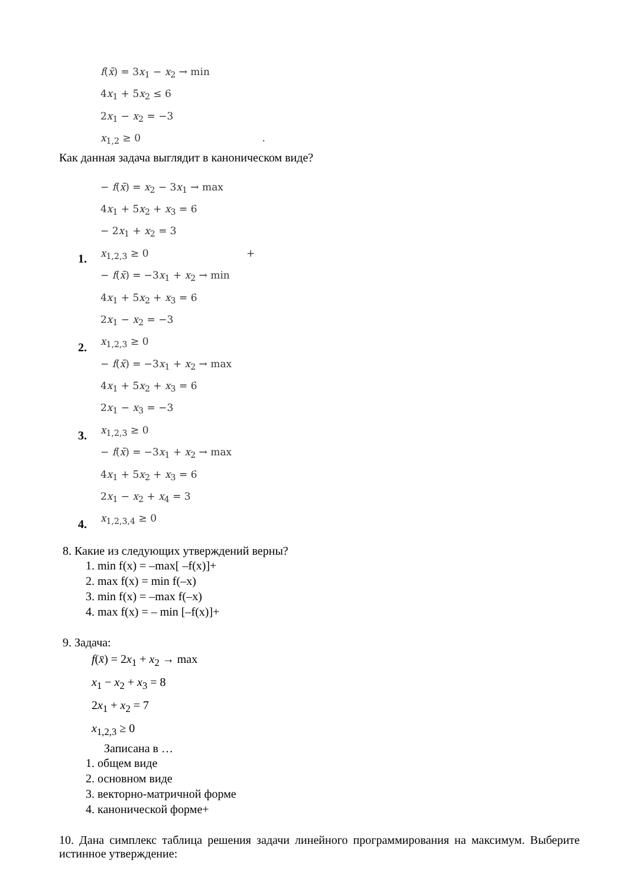f(x̄) = 3x<sub>1</sub> − x<sub>2</sub> → min
4x<sub>1</sub> + 5x<sub>2</sub> ≤ 6
2x<sub>1</sub> − x<sub>2</sub> = −3
x<sub>1,2</sub> ≥ 0 .
Как данная задача выглядит в каноническом виде?
1.
− f(x̄) = x<sub>2</sub> − 3x<sub>1</sub> → max
4x<sub>1</sub> + 5x<sub>2</sub> + x<sub>3</sub> = 6
− 2x<sub>1</sub> + x<sub>2</sub> = 3
x<sub>1,2,3</sub> ≥ 0 +
2.
− f(x̄) = −3x<sub>1</sub> + x<sub>2</sub> → min
4x<sub>1</sub> + 5x<sub>2</sub> + x<sub>3</sub> = 6
2x<sub>1</sub> − x<sub>2</sub> = −3
x<sub>1,2,3</sub> ≥ 0
3.
− f(x̄) = −3x<sub>1</sub> + x<sub>2</sub> → max
4x<sub>1</sub> + 5x<sub>2</sub> + x<sub>3</sub> = 6
2x<sub>1</sub> − x<sub>3</sub> = −3
x<sub>1,2,3</sub> ≥ 0
4.
− f(x̄) = −3x<sub>1</sub> + x<sub>2</sub> → max
4x<sub>1</sub> + 5x<sub>2</sub> + x<sub>3</sub> = 6
2x<sub>1</sub> − x<sub>2</sub> + x<sub>4</sub> = 3
x<sub>1,2,3,4</sub> ≥ 0
8. Какие из следующих утверждений верны?
1. min f(x) = –max[ –f(x)]+
2. max f(x) = min f(–x)
3. min f(x) = –max f(–x)
4. max f(x) = – min [–f(x)]+
9. Задача:
f(x̄) = 2x<sub>1</sub> + x<sub>2</sub> → max
x<sub>1</sub> − x<sub>2</sub> + x<sub>3</sub> = 8
2x<sub>1</sub> + x<sub>2</sub> = 7
x<sub>1,2,3</sub> ≥ 0
Записана в …
1. общем виде
2. основном виде
3. векторно-матричной форме
4. канонической форме+
10. Дана симплекс таблица решения задачи линейного программирования на максимум. Выберите истинное утверждение: